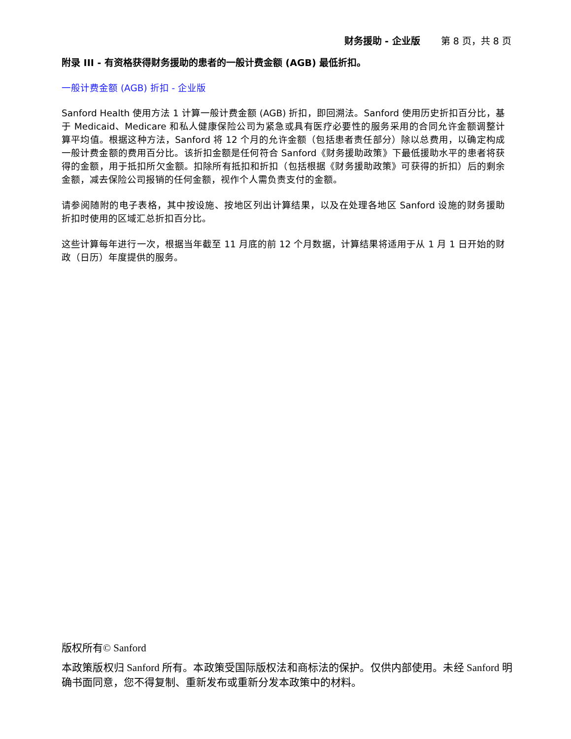财务援助 - 企业版 第 8 页，共 8 页
附录 III - 有资格获得财务援助的患者的一般计费金额 (AGB) 最低折扣。
一般计费金额 (AGB) 折扣 - 企业版
Sanford Health 使用方法 1 计算一般计费金额 (AGB) 折扣，即回溯法。Sanford 使用历史折扣百分比，基于 Medicaid、Medicare 和私人健康保险公司为紧急或具有医疗必要性的服务采用的合同允许金额调整计算平均值。根据这种方法，Sanford 将 12 个月的允许金额（包括患者责任部分）除以总费用，以确定构成一般计费金额的费用百分比。该折扣金额是任何符合 Sanford《财务援助政策》下最低援助水平的患者将获得的金额，用于抵扣所欠金额。扣除所有抵扣和折扣（包括根据《财务援助政策》可获得的折扣）后的剩余金额，减去保险公司报销的任何金额，视作个人需负责支付的金额。
请参阅随附的电子表格，其中按设施、按地区列出计算结果，以及在处理各地区 Sanford 设施的财务援助折扣时使用的区域汇总折扣百分比。
这些计算每年进行一次，根据当年截至 11 月底的前 12 个月数据，计算结果将适用于从 1 月 1 日开始的财政（日历）年度提供的服务。
版权所有© Sanford
本政策版权归 Sanford 所有。本政策受国际版权法和商标法的保护。仅供内部使用。未经 Sanford 明确书面同意，您不得复制、重新发布或重新分发本政策中的材料。